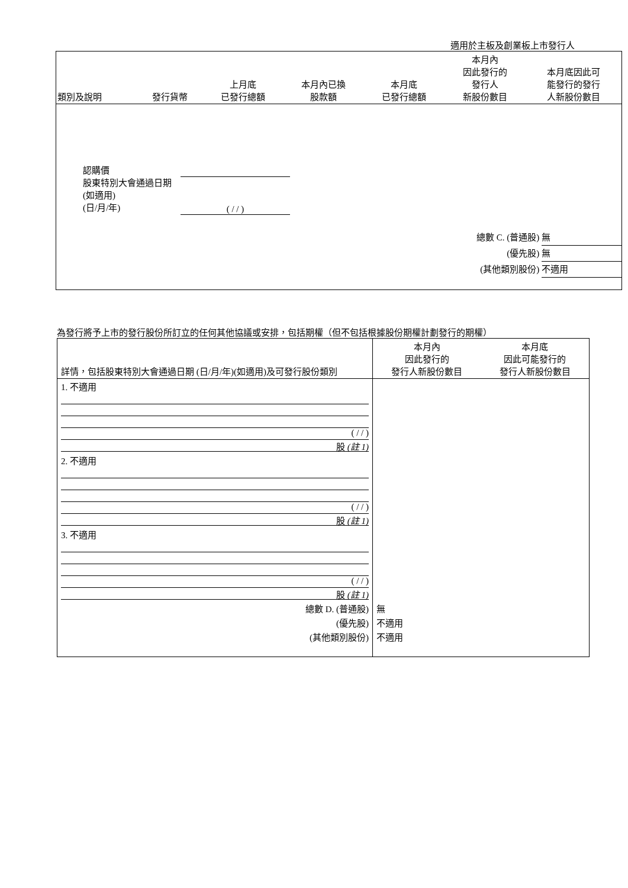適用於主板及創業板上市發行人
| 類別及說明 | 發行貨幣 | 上月底 已發行總額 | 本月內已換 股款額 | 本月底 已發行總額 | 本月內 因此發行的 發行人 新股份數目 | 本月底因此可 能發行的發行 人新股份數目 |
| --- | --- | --- | --- | --- | --- | --- |
| 認購價 股東特別大會通過日期 (如適用) (日/月/年) ( / / ) 總數 C. (普通股) 無 (優先股) 無 (其他類別股份) 不適用 | | | | | | |
為發行將予上市的發行股份所訂立的任何其他協議或安排，包括期權（但不包括根據股份期權計劃發行的期權）
| 詳情，包括股東特別大會通過日期 (日/月/年)(如適用)及可發行股份類別 | 本月內 因此發行的 發行人新股份數目 | 本月底 因此可能發行的 發行人新股份數目 |
| --- | --- | --- |
| 1. 不適用 ( / / ) 股 (註 1) | | |
| 2. 不適用 ( / / ) 股 (註 1) | | |
| 3. 不適用 ( / / ) 股 (註 1) | | |
| 總數 D. (普通股) (優先股) (其他類別股份) | 無 不適用 不適用 | |